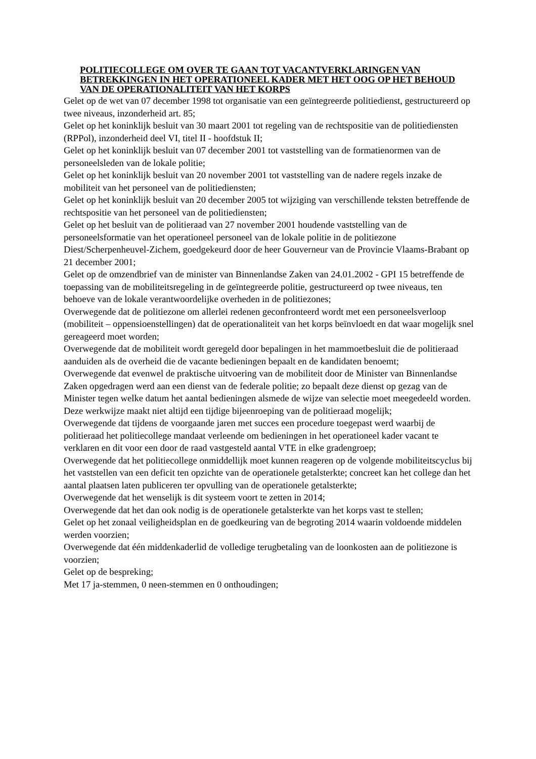POLITIECOLLEGE OM OVER TE GAAN TOT VACANTVERKLARINGEN VAN BETREKKINGEN IN HET OPERATIONEEL KADER MET HET OOG OP HET BEHOUD VAN DE OPERATIONALITEIT VAN HET KORPS
Gelet op de wet van 07 december 1998 tot organisatie van een geïntegreerde politiedienst, gestructureerd op twee niveaus, inzonderheid art. 85;
Gelet op het koninklijk besluit van 30 maart 2001 tot regeling van de rechtspositie van de politiediensten (RPPol), inzonderheid deel VI, titel II - hoofdstuk II;
Gelet op het koninklijk besluit van 07 december 2001 tot vaststelling van de formatienormen van de personeelsleden van de lokale politie;
Gelet op het koninklijk besluit van 20 november 2001 tot vaststelling van de nadere regels inzake de mobiliteit van het personeel van de politiediensten;
Gelet op het koninklijk besluit van 20 december 2005 tot wijziging van verschillende teksten betreffende de rechtspositie van het personeel van de politiediensten;
Gelet op het besluit van de politieraad van 27 november 2001 houdende vaststelling van de personeelsformatie van het operationeel personeel van de lokale politie in de politiezone Diest/Scherpenheuvel-Zichem, goedgekeurd door de heer Gouverneur van de Provincie Vlaams-Brabant op 21 december 2001;
Gelet op de omzendbrief van de minister van Binnenlandse Zaken van 24.01.2002 - GPI 15 betreffende de toepassing van de mobiliteitsregeling in de geïntegreerde politie, gestructureerd op twee niveaus, ten behoeve van de lokale verantwoordelijke overheden in de politiezones;
Overwegende dat de politiezone om allerlei redenen geconfronteerd wordt met een personeelsverloop (mobiliteit – oppensioenstellingen) dat de operationaliteit van het korps beïnvloedt en dat waar mogelijk snel gereageerd moet worden;
Overwegende dat de mobiliteit wordt geregeld door bepalingen in het mammoetbesluit die de politieraad aanduiden als de overheid die de vacante bedieningen bepaalt en de kandidaten benoemt;
Overwegende dat evenwel de praktische uitvoering van de mobiliteit door de Minister van Binnenlandse Zaken opgedragen werd aan een dienst van de federale politie; zo bepaalt deze dienst op gezag van de Minister tegen welke datum het aantal bedieningen alsmede de wijze van selectie moet meegedeeld worden. Deze werkwijze maakt niet altijd een tijdige bijeenroeping van de politieraad mogelijk;
Overwegende dat tijdens de voorgaande jaren met succes een procedure toegepast werd waarbij de politieraad het politiecollege mandaat verleende om bedieningen in het operationeel kader vacant te verklaren en dit voor een door de raad vastgesteld aantal VTE in elke gradengroep;
Overwegende dat het politiecollege onmiddellijk moet kunnen reageren op de volgende mobiliteitscyclus bij het vaststellen van een deficit ten opzichte van de operationele getalsterkte; concreet kan het college dan het aantal plaatsen laten publiceren ter opvulling van de operationele getalsterkte;
Overwegende dat het wenselijk is dit systeem voort te zetten in 2014;
Overwegende dat het dan ook nodig is de operationele getalsterkte van het korps vast te stellen;
Gelet op het zonaal veiligheidsplan en de goedkeuring van de begroting 2014 waarin voldoende middelen werden voorzien;
Overwegende dat één middenkaderlid de volledige terugbetaling van de loonkosten aan de politiezone is voorzien;
Gelet op de bespreking;
Met 17 ja-stemmen, 0 neen-stemmen en 0 onthoudingen;